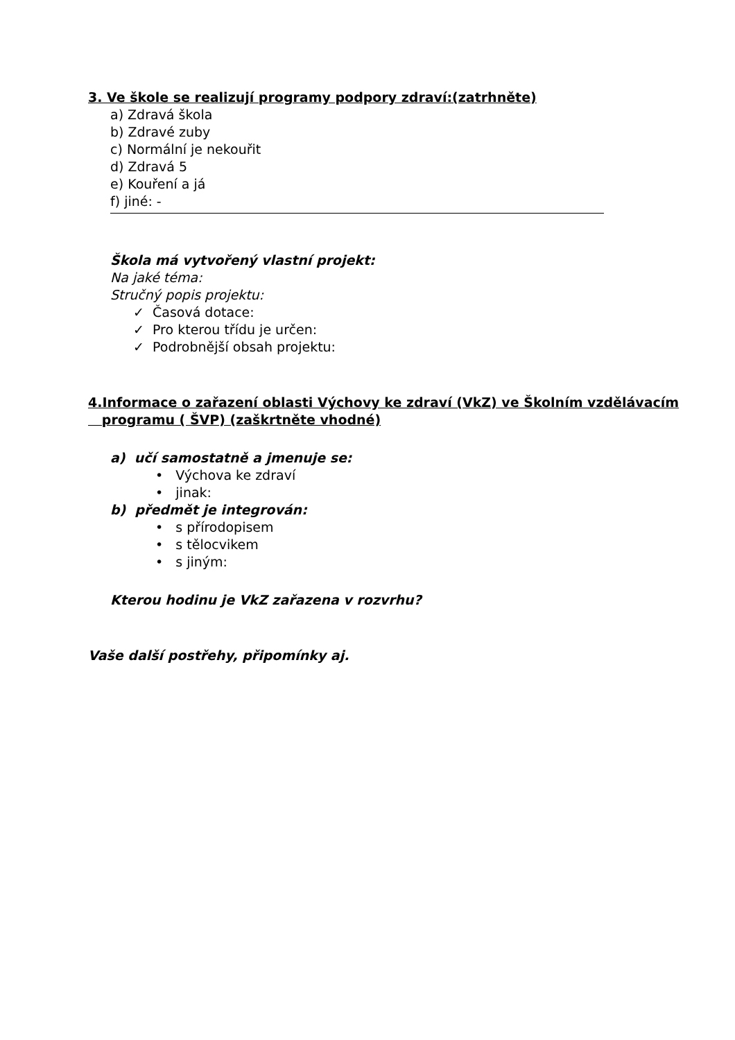3. Ve škole se realizují programy podpory zdraví:(zatrhněte)
a) Zdravá škola
b) Zdravé zuby
c) Normální je nekouřit
d) Zdravá 5
e) Kouření a já
f) jiné: -
Škola má vytvořený vlastní projekt:
Na jaké téma:
Stručný popis projektu:
✓ Časová dotace:
✓ Pro kterou třídu je určen:
✓ Podrobnější obsah projektu:
4.Informace o zařazení oblasti Výchovy ke zdraví (VkZ) ve Školním vzdělávacím
programu ( ŠVP) (zaškrtněte vhodné)
a) učí samostatně a jmenuje se:
• Výchova ke zdraví
• jinak:
b) předmět je integrován:
• s přírodopisem
• s tělocvikem
• s jiným:
Kterou hodinu je VkZ zařazena v rozvrhu?
Vaše další postřehy, připomínky aj.